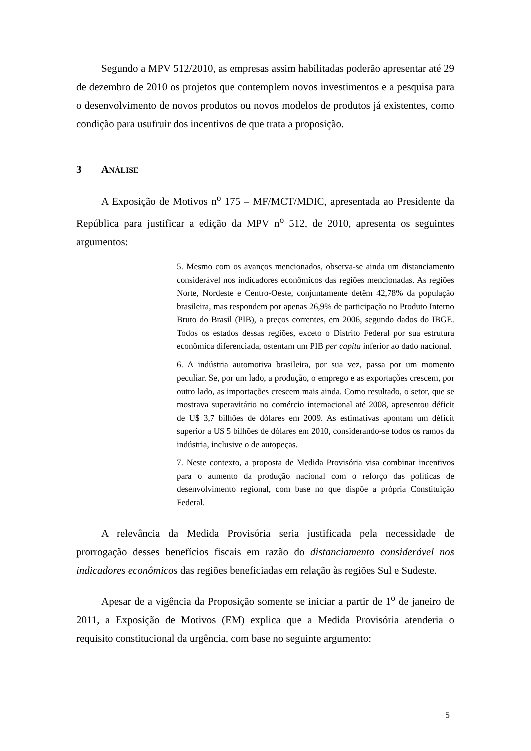Segundo a MPV 512/2010, as empresas assim habilitadas poderão apresentar até 29 de dezembro de 2010 os projetos que contemplem novos investimentos e a pesquisa para o desenvolvimento de novos produtos ou novos modelos de produtos já existentes, como condição para usufruir dos incentivos de que trata a proposição.
3 ANÁLISE
A Exposição de Motivos n<sup>o</sup> 175 – MF/MCT/MDIC, apresentada ao Presidente da República para justificar a edição da MPV n<sup>o</sup> 512, de 2010, apresenta os seguintes argumentos:
5. Mesmo com os avanços mencionados, observa-se ainda um distanciamento considerável nos indicadores econômicos das regiões mencionadas. As regiões Norte, Nordeste e Centro-Oeste, conjuntamente detêm 42,78% da população brasileira, mas respondem por apenas 26,9% de participação no Produto Interno Bruto do Brasil (PIB), a preços correntes, em 2006, segundo dados do IBGE. Todos os estados dessas regiões, exceto o Distrito Federal por sua estrutura econômica diferenciada, ostentam um PIB per capita inferior ao dado nacional.
6. A indústria automotiva brasileira, por sua vez, passa por um momento peculiar. Se, por um lado, a produção, o emprego e as exportações crescem, por outro lado, as importações crescem mais ainda. Como resultado, o setor, que se mostrava superavitário no comércio internacional até 2008, apresentou déficit de U$ 3,7 bilhões de dólares em 2009. As estimativas apontam um déficit superior a U$ 5 bilhões de dólares em 2010, considerando-se todos os ramos da indústria, inclusive o de autopeças.
7. Neste contexto, a proposta de Medida Provisória visa combinar incentivos para o aumento da produção nacional com o reforço das políticas de desenvolvimento regional, com base no que dispõe a própria Constituição Federal.
A relevância da Medida Provisória seria justificada pela necessidade de prorrogação desses benefícios fiscais em razão do distanciamento considerável nos indicadores econômicos das regiões beneficiadas em relação às regiões Sul e Sudeste.
Apesar de a vigência da Proposição somente se iniciar a partir de 1<sup>o</sup> de janeiro de 2011, a Exposição de Motivos (EM) explica que a Medida Provisória atenderia o requisito constitucional da urgência, com base no seguinte argumento:
5